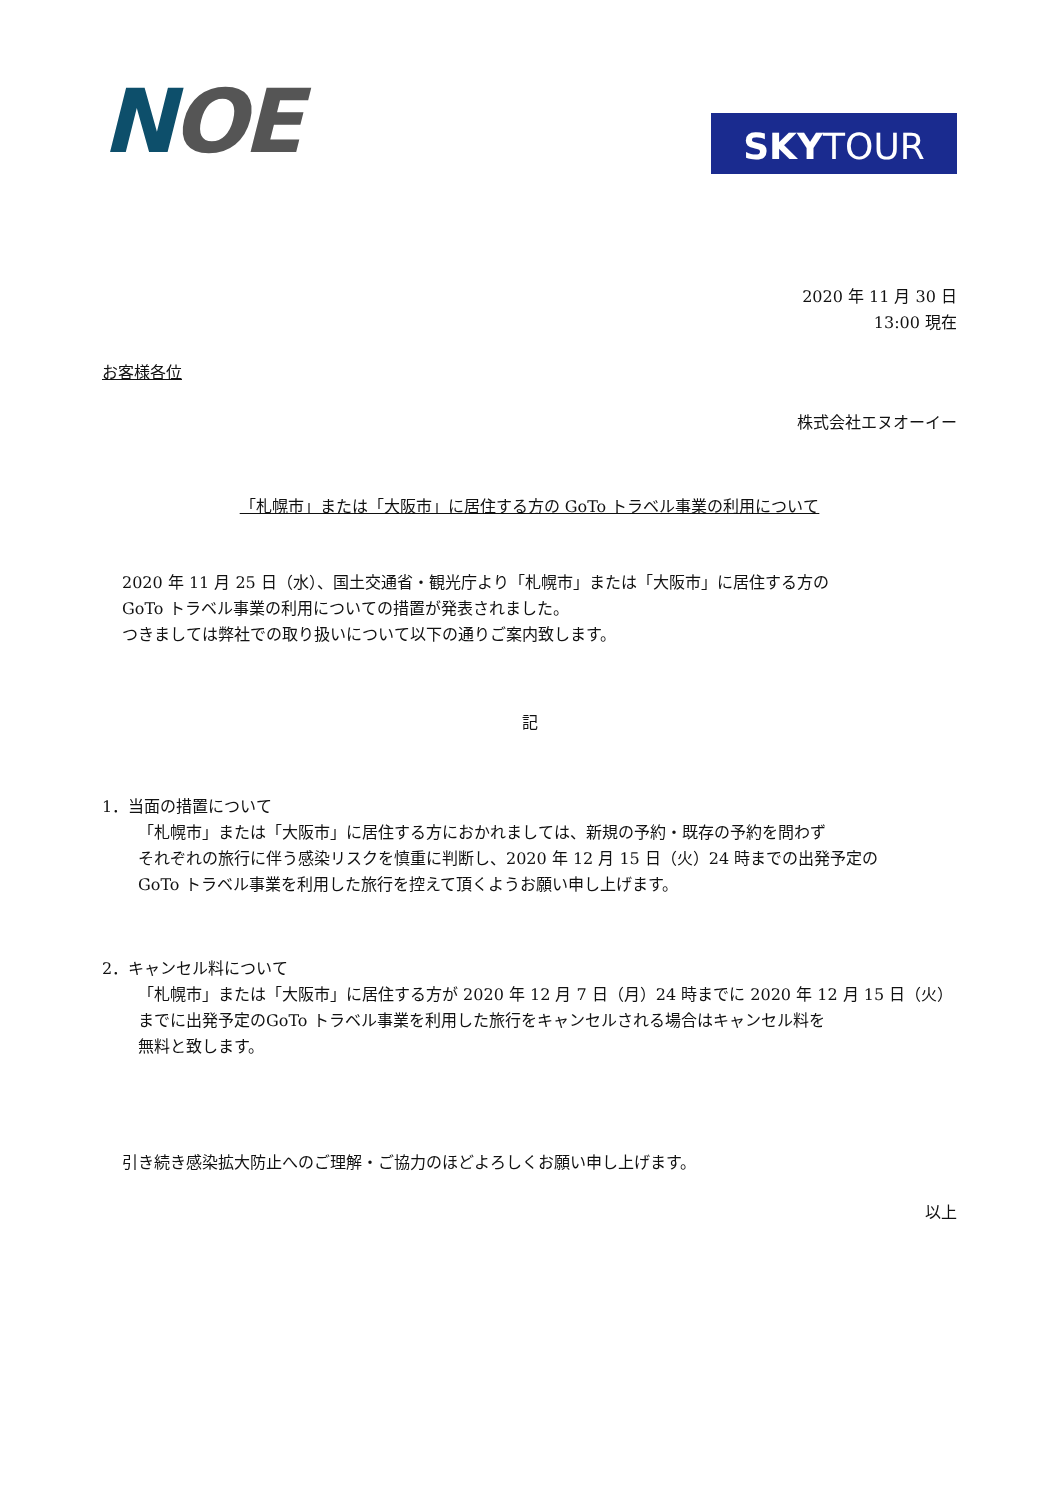NOE
SKY TOUR
2020 年 11 月 30 日
13:00 現在
お客様各位
株式会社エヌオーイー
「札幌市」または「大阪市」に居住する方の GoTo トラベル事業の利用について
2020 年 11 月 25 日（水）、国土交通省・観光庁より「札幌市」または「大阪市」に居住する方の
GoTo トラベル事業の利用についての措置が発表されました。
つきましては弊社での取り扱いについて以下の通りご案内致します。
記
1．当面の措置について
「札幌市」または「大阪市」に居住する方におかれましては、新規の予約・既存の予約を問わず
それぞれの旅行に伴う感染リスクを慎重に判断し、2020 年 12 月 15 日（火）24 時までの出発予定の
GoTo トラベル事業を利用した旅行を控えて頂くようお願い申し上げます。
2．キャンセル料について
「札幌市」または「大阪市」に居住する方が 2020 年 12 月 7 日（月）24 時までに 2020 年 12 月 15 日（火）
までに出発予定のGoTo トラベル事業を利用した旅行をキャンセルされる場合はキャンセル料を
無料と致します。
引き続き感染拡大防止へのご理解・ご協力のほどよろしくお願い申し上げます。
以上